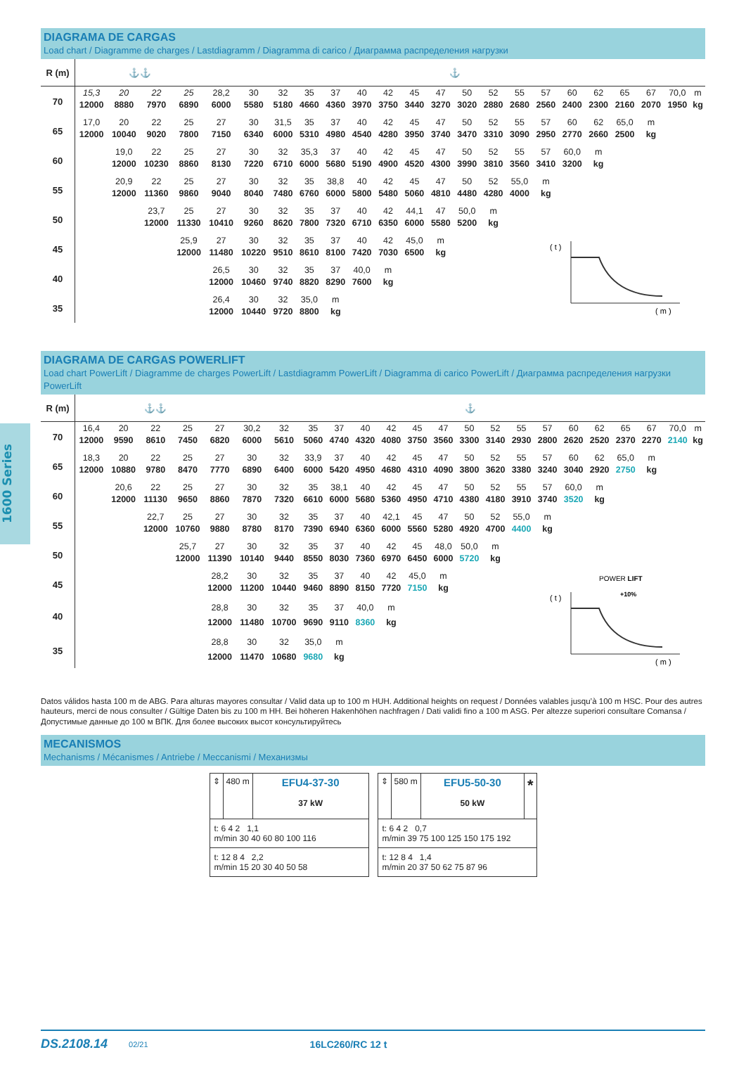1600 Series
DIAGRAMA DE CARGAS
Load chart / Diagramme de charges / Lastdiagramm / Diagramma di carico / Диаграмма распределения нагрузки
| R (m) | ⚓⚓ | | | | ⚓ | | | | | | | | | | | | | | | | | | |
| 70 | 15,3 | 20 | 22 | 25 | 28,2 | 30 | 32 | 35 | 37 | 40 | 42 | 45 | 47 | 50 | 52 | 55 | 57 | 60 | 62 | 65 | 67 | 70,0 | m |
| | 12000 | 8880 | 7970 | 6890 | 6000 | 5580 | 5180 | 4660 | 4360 | 3970 | 3750 | 3440 | 3270 | 3020 | 2880 | 2680 | 2560 | 2400 | 2300 | 2160 | 2070 | 1950 | kg |
| 65 | 17,0 | 20 | 22 | 25 | 27 | 30 | 31,5 | 35 | 37 | 40 | 42 | 45 | 47 | 50 | 52 | 55 | 57 | 60 | 62 | 65,0 | m | | |
| | 12000 | 10040 | 9020 | 7800 | 7150 | 6340 | 6000 | 5310 | 4980 | 4540 | 4280 | 3950 | 3740 | 3470 | 3310 | 3090 | 2950 | 2770 | 2660 | 2500 | kg | | |
| 60 | | 19,0 | 22 | 25 | 27 | 30 | 32 | 35,3 | 37 | 40 | 42 | 45 | 47 | 50 | 52 | 55 | 57 | 60,0 | m | | | | |
| | | 12000 | 10230 | 8860 | 8130 | 7220 | 6710 | 6000 | 5680 | 5190 | 4900 | 4520 | 4300 | 3990 | 3810 | 3560 | 3410 | 3200 | kg | | | | |
| 55 | | 20,9 | 22 | 25 | 27 | 30 | 32 | 35 | 38,8 | 40 | 42 | 45 | 47 | 50 | 52 | 55,0 | m | | | | | | |
| | | 12000 | 11360 | 9860 | 9040 | 8040 | 7480 | 6760 | 6000 | 5800 | 5480 | 5060 | 4810 | 4480 | 4280 | 4000 | kg | | | | | | |
| 50 | | | 23,7 | 25 | 27 | 30 | 32 | 35 | 37 | 40 | 42 | 44,1 | 47 | 50,0 | m | | | | | | | | |
| | | | 12000 | 11330 | 10410 | 9260 | 8620 | 7800 | 7320 | 6710 | 6350 | 6000 | 5580 | 5200 | kg | | | | | | | | |
| 45 | | | | 25,9 | 27 | 30 | 32 | 35 | 37 | 40 | 42 | 45,0 | m | ( t ) ( m ) | | | | | | | | | |
| | | | | 12000 | 11480 | 10220 | 9510 | 8610 | 8100 | 7420 | 7030 | 6500 | kg | | | | | | | | | | |
| 40 | | | | | 26,5 | 30 | 32 | 35 | 37 | 40,0 | m | | | | | | | | | | | | |
| | | | | | 12000 | 10460 | 9740 | 8820 | 8290 | 7600 | kg | | | | | | | | | | | | |
| 35 | | | | | 26,4 | 30 | 32 | 35,0 | m | | | | | | | | | | | | | | |
| | | | | | 12000 | 10440 | 9720 | 8800 | kg | | | | | | | | | | | | | | |
DIAGRAMA DE CARGAS POWERLIFT
Load chart PowerLift / Diagramme de charges PowerLift / Lastdiagramm PowerLift / Diagramma di carico PowerLift / Диаграмма распределения нагрузки PowerLift
| R (m) | ⚓⚓ | | | | | ⚓ | | | | | | | | | | | | | | | | | |
| 70 | 16,4 | 20 | 22 | 25 | 27 | 30,2 | 32 | 35 | 37 | 40 | 42 | 45 | 47 | 50 | 52 | 55 | 57 | 60 | 62 | 65 | 67 | 70,0 | m |
| | 12000 | 9590 | 8610 | 7450 | 6820 | 6000 | 5610 | 5060 | 4740 | 4320 | 4080 | 3750 | 3560 | 3300 | 3140 | 2930 | 2800 | 2620 | 2520 | 2370 | 2270 | 2140 | kg |
| 65 | 18,3 | 20 | 22 | 25 | 27 | 30 | 32 | 33,9 | 37 | 40 | 42 | 45 | 47 | 50 | 52 | 55 | 57 | 60 | 62 | 65,0 | m | | |
| | 12000 | 10880 | 9780 | 8470 | 7770 | 6890 | 6400 | 6000 | 5420 | 4950 | 4680 | 4310 | 4090 | 3800 | 3620 | 3380 | 3240 | 3040 | 2920 | 2750 | kg | | |
| 60 | | 20,6 | 22 | 25 | 27 | 30 | 32 | 35 | 38,1 | 40 | 42 | 45 | 47 | 50 | 52 | 55 | 57 | 60,0 | m | | | | |
| | | 12000 | 11130 | 9650 | 8860 | 7870 | 7320 | 6610 | 6000 | 5680 | 5360 | 4950 | 4710 | 4380 | 4180 | 3910 | 3740 | 3520 | kg | | | | |
| 55 | | | 22,7 | 25 | 27 | 30 | 32 | 35 | 37 | 40 | 42,1 | 45 | 47 | 50 | 52 | 55,0 | m | | | | | | |
| | | | 12000 | 10760 | 9880 | 8780 | 8170 | 7390 | 6940 | 6360 | 6000 | 5560 | 5280 | 4920 | 4700 | 4400 | kg | | | | | | |
| 50 | | | | 25,7 | 27 | 30 | 32 | 35 | 37 | 40 | 42 | 45 | 48,0 | 50,0 | m | | | | | | | | |
| | | | | 12000 | 11390 | 10140 | 9440 | 8550 | 8030 | 7360 | 6970 | 6450 | 6000 | 5720 | kg | | | | | | | | |
| 45 | | | | | 28,2 | 30 | 32 | 35 | 37 | 40 | 42 | 45,0 | m | POWER LIFT +10% ( t ) ( m ) | | | | | | | | | |
| | | | | | 12000 | 11200 | 10440 | 9460 | 8890 | 8150 | 7720 | 7150 | kg | | | | | | | | | | |
| 40 | | | | | 28,8 | 30 | 32 | 35 | 37 | 40,0 | m | | | | | | | | | | | | |
| | | | | | 12000 | 11480 | 10700 | 9690 | 9110 | 8360 | kg | | | | | | | | | | | | |
| 35 | | | | | 28,8 | 30 | 32 | 35,0 | m | | | | | | | | | | | | | | |
| | | | | | 12000 | 11470 | 10680 | 9680 | kg | | | | | | | | | | | | | | |
Datos válidos hasta 100 m de ABG. Para alturas mayores consultar / Valid data up to 100 m HUH. Additional heights on request / Données valables jusqu’à 100 m HSC. Pour des autres hauteurs, merci de nous consulter / Gültige Daten bis zu 100 m HH. Bei höheren Hakenhöhen nachfragen / Dati validi fino a 100 m ASG. Per altezze superiori consultare Comansa / Допустимые данные до 100 м ВПК. Для более высоких высот консультируйтесь
MECANISMOS
Mechanisms / Mécanismes / Antriebe / Meccanismi / Механизмы
⇕ 480 m
EFU4-37-30
37 kW
t: 6 4 2 1,1
m/min 30 40 60 80 100 116
t: 12 8 4 2,2
m/min 15 20 30 40 50 58
⇕ 580 m
EFU5-50-30
50 kW
*
t: 6 4 2 0,7
m/min 39 75 100 125 150 175 192
t: 12 8 4 1,4
m/min 20 37 50 62 75 87 96
DS.2108.14 02/21 16LC260/RC 12 t